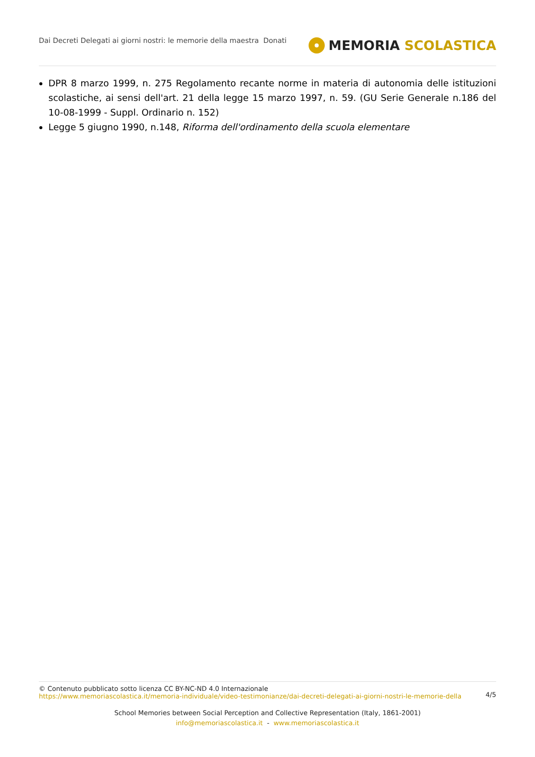Dai Decreti Delegati ai giorni nostri: le memorie della maestra Donati
MEMORIA SCOLASTICA
DPR 8 marzo 1999, n. 275 Regolamento recante norme in materia di autonomia delle istituzioni scolastiche, ai sensi dell'art. 21 della legge 15 marzo 1997, n. 59. (GU Serie Generale n.186 del 10-08-1999 - Suppl. Ordinario n. 152)
Legge 5 giugno 1990, n.148, Riforma dell'ordinamento della scuola elementare
© Contenuto pubblicato sotto licenza CC BY-NC-ND 4.0 Internazionale
https://www.memoriascolastica.it/memoria-individuale/video-testimonianze/dai-decreti-delegati-ai-giorni-nostri-le-memorie-della
4/5
School Memories between Social Perception and Collective Representation (Italy, 1861-2001)
info@memoriascolastica.it - www.memoriascolastica.it